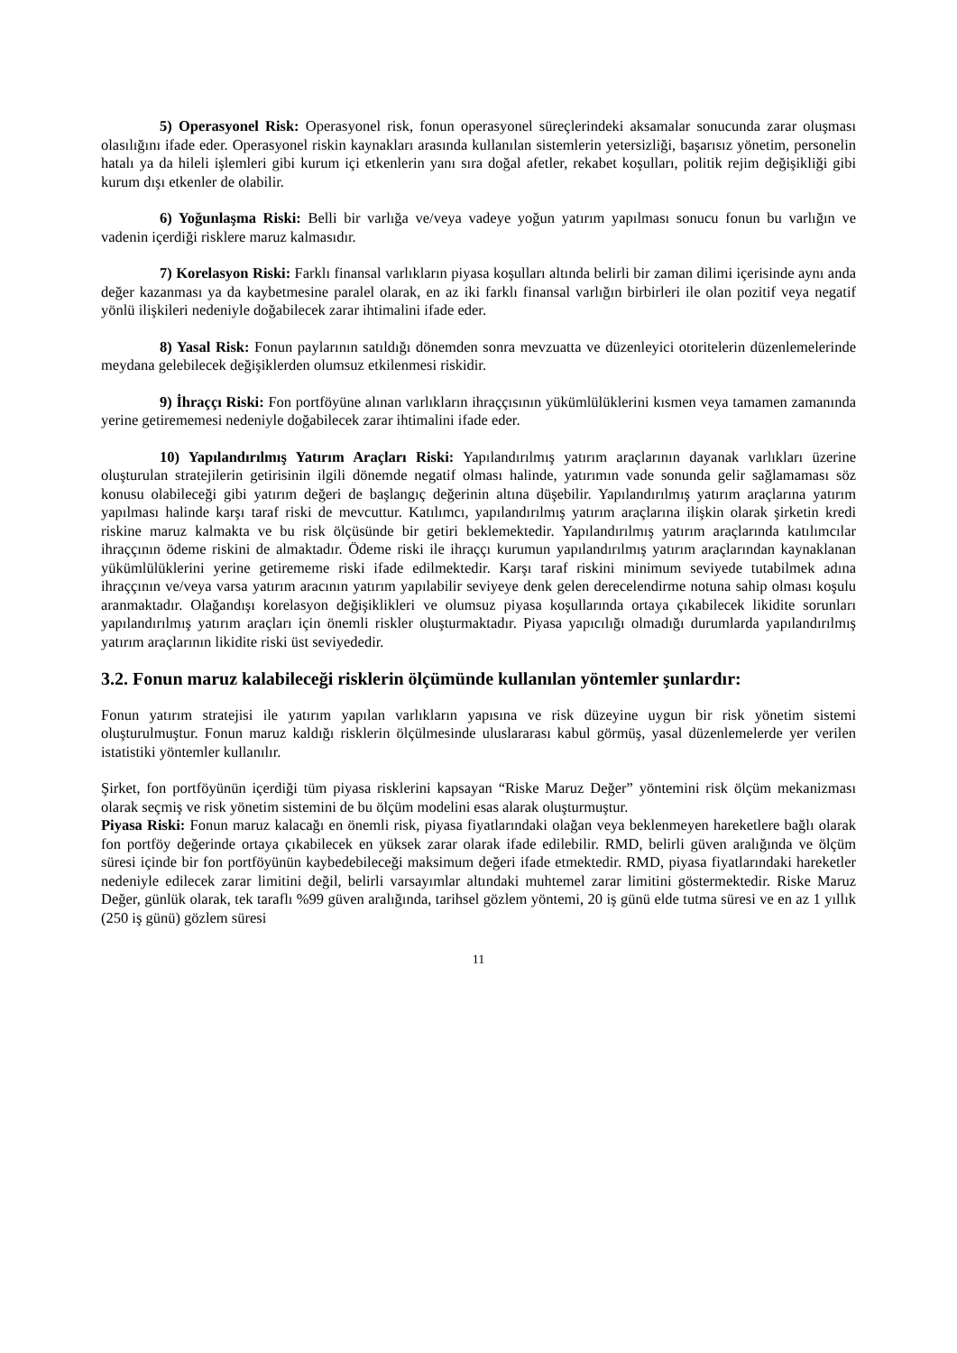5) Operasyonel Risk: Operasyonel risk, fonun operasyonel süreçlerindeki aksamalar sonucunda zarar oluşması olasılığını ifade eder. Operasyonel riskin kaynakları arasında kullanılan sistemlerin yetersizliği, başarısız yönetim, personelin hatalı ya da hileli işlemleri gibi kurum içi etkenlerin yanı sıra doğal afetler, rekabet koşulları, politik rejim değişikliği gibi kurum dışı etkenler de olabilir.
6) Yoğunlaşma Riski: Belli bir varlığa ve/veya vadeye yoğun yatırım yapılması sonucu fonun bu varlığın ve vadenin içerdiği risklere maruz kalmasıdır.
7) Korelasyon Riski: Farklı finansal varlıkların piyasa koşulları altında belirli bir zaman dilimi içerisinde aynı anda değer kazanması ya da kaybetmesine paralel olarak, en az iki farklı finansal varlığın birbirleri ile olan pozitif veya negatif yönlü ilişkileri nedeniyle doğabilecek zarar ihtimalini ifade eder.
8) Yasal Risk: Fonun paylarının satıldığı dönemden sonra mevzuatta ve düzenleyici otoritelerin düzenlemelerinde meydana gelebilecek değişiklerden olumsuz etkilenmesi riskidir.
9) İhraççı Riski: Fon portföyüne alınan varlıkların ihraççısının yükümlülüklerini kısmen veya tamamen zamanında yerine getirememesi nedeniyle doğabilecek zarar ihtimalini ifade eder.
10) Yapılandırılmış Yatırım Araçları Riski: Yapılandırılmış yatırım araçlarının dayanak varlıkları üzerine oluşturulan stratejilerin getirisinin ilgili dönemde negatif olması halinde, yatırımın vade sonunda gelir sağlamaması söz konusu olabileceği gibi yatırım değeri de başlangıç değerinin altına düşebilir. Yapılandırılmış yatırım araçlarına yatırım yapılması halinde karşı taraf riski de mevcuttur. Katılımcı, yapılandırılmış yatırım araçlarına ilişkin olarak şirketin kredi riskine maruz kalmakta ve bu risk ölçüsünde bir getiri beklemektedir. Yapılandırılmış yatırım araçlarında katılımcılar ihraççının ödeme riskini de almaktadır. Ödeme riski ile ihraççı kurumun yapılandırılmış yatırım araçlarından kaynaklanan yükümlülüklerini yerine getirememe riski ifade edilmektedir. Karşı taraf riskini minimum seviyede tutabilmek adına ihraççının ve/veya varsa yatırım aracının yatırım yapılabilir seviyeye denk gelen derecelendirme notuna sahip olması koşulu aranmaktadır. Olağandışı korelasyon değişiklikleri ve olumsuz piyasa koşullarında ortaya çıkabilecek likidite sorunları yapılandırılmış yatırım araçları için önemli riskler oluşturmaktadır. Piyasa yapıcılığı olmadığı durumlarda yapılandırılmış yatırım araçlarının likidite riski üst seviyededir.
3.2. Fonun maruz kalabileceği risklerin ölçümünde kullanılan yöntemler şunlardır:
Fonun yatırım stratejisi ile yatırım yapılan varlıkların yapısına ve risk düzeyine uygun bir risk yönetim sistemi oluşturulmuştur. Fonun maruz kaldığı risklerin ölçülmesinde uluslararası kabul görmüş, yasal düzenlemelerde yer verilen istatistiki yöntemler kullanılır.
Şirket, fon portföyünün içerdiği tüm piyasa risklerini kapsayan “Riske Maruz Değer” yöntemini risk ölçüm mekanizması olarak seçmiş ve risk yönetim sistemini de bu ölçüm modelini esas alarak oluşturmuştur.
Piyasa Riski: Fonun maruz kalacağı en önemli risk, piyasa fiyatlarındaki olağan veya beklenmeyen hareketlere bağlı olarak fon portföy değerinde ortaya çıkabilecek en yüksek zarar olarak ifade edilebilir. RMD, belirli güven aralığında ve ölçüm süresi içinde bir fon portföyünün kaybedebileceği maksimum değeri ifade etmektedir. RMD, piyasa fiyatlarındaki hareketler nedeniyle edilecek zarar limitini değil, belirli varsayımlar altındaki muhtemel zarar limitini göstermektedir. Riske Maruz Değer, günlük olarak, tek taraflı %99 güven aralığında, tarihsel gözlem yöntemi, 20 iş günü elde tutma süresi ve en az 1 yıllık (250 iş günü) gözlem süresi
11